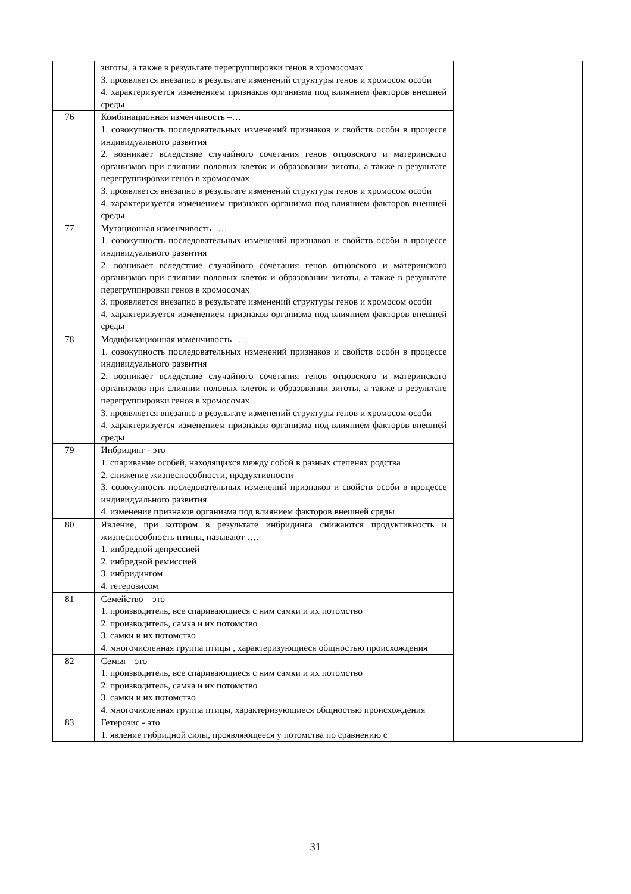| | зиготы, а также в результате перегруппировки генов в хромосомах 3. проявляется внезапно в результате изменений структуры генов и хромосом особи 4. характеризуется изменением признаков организма под влиянием факторов внешней среды | |
| 76 | Комбинационная изменчивость –… 1. совокупность последовательных изменений признаков и свойств особи в процессе индивидуального развития 2. возникает вследствие случайного сочетания генов отцовского и материнского организмов при слиянии половых клеток и образовании зиготы, а также в результате перегруппировки генов в хромосомах 3. проявляется внезапно в результате изменений структуры генов и хромосом особи 4. характеризуется изменением признаков организма под влиянием факторов внешней среды | |
| 77 | Мутационная изменчивость –… 1. совокупность последовательных изменений признаков и свойств особи в процессе индивидуального развития 2. возникает вследствие случайного сочетания генов отцовского и материнского организмов при слиянии половых клеток и образовании зиготы, а также в результате перегруппировки генов в хромосомах 3. проявляется внезапно в результате изменений структуры генов и хромосом особи 4. характеризуется изменением признаков организма под влиянием факторов внешней среды | |
| 78 | Модификационная изменчивость –… 1. совокупность последовательных изменений признаков и свойств особи в процессе индивидуального развития 2. возникает вследствие случайного сочетания генов отцовского и материнского организмов при слиянии половых клеток и образовании зиготы, а также в результате перегруппировки генов в хромосомах 3. проявляется внезапно в результате изменений структуры генов и хромосом особи 4. характеризуется изменением признаков организма под влиянием факторов внешней среды | |
| 79 | Инбридинг - это 1. спаривание особей, находящихся между собой в разных степенях родства 2. снижение жизнеспособности, продуктивности 3. совокупность последовательных изменений признаков и свойств особи в процессе индивидуального развития 4. изменение признаков организма под влиянием факторов внешней среды | |
| 80 | Явление, при котором в результате инбридинга снижаются продуктивность и жизнеспособность птицы, называют …. 1. инбредной депрессией 2. инбредной ремиссией 3. инбридингом 4. гетерозисом | |
| 81 | Семейство – это 1. производитель, все спаривающиеся с ним самки и их потомство 2. производитель, самка и их потомство 3. самки и их потомство 4. многочисленная группа птицы , характеризующиеся общностью происхождения | |
| 82 | Семья – это 1. производитель, все спаривающиеся с ним самки и их потомство 2. производитель, самка и их потомство 3. самки и их потомство 4. многочисленная группа птицы, характеризующиеся общностью происхождения | |
| 83 | Гетерозис - это 1. явление гибридной силы, проявляющееся у потомства по сравнению с | |
31